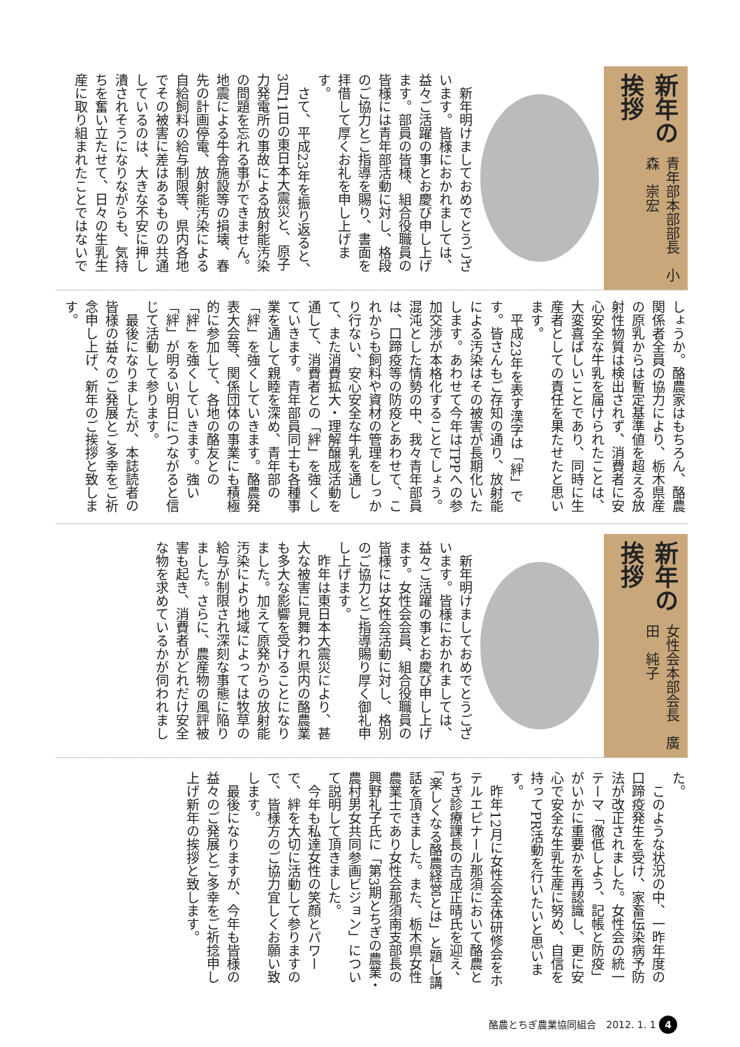新年の挨拶
青年部本部部長　小森　崇宏
新年明けましておめでとうございます。皆様におかれましては、益々ご活躍の事とお慶び申し上げます。部員の皆様、組合役職員の皆様には青年部活動に対し、格段のご協力とご指導を賜り、書面を拝借して厚くお礼を申し上げます。
さて、平成23年を振り返ると、3月11日の東日本大震災と、原子力発電所の事故による放射能汚染の問題を忘れる事ができません。地震による牛舎施設等の損壊、春先の計画停電、放射能汚染による自給飼料の給与制限等、県内各地でその被害に差はあるものの共通しているのは、大きな不安に押し潰されそうになりながらも、気持ちを奮い立たせて、日々の生乳生産に取り組まれたことではないで
しょうか。酪農家はもちろん、酪農関係者全員の協力により、栃木県産の原乳からは暫定基準値を超える放射性物質は検出されず、消費者に安心安全な牛乳を届けられたことは、大変喜ばしいことであり、同時に生産者としての責任を果たせたと思います。
平成23年を表す漢字は「絆」です。皆さんもご存知の通り、放射能による汚染はその被害が長期化いたします。あわせて今年はTPPへの参加交渉が本格化することでしょう。混沌とした情勢の中、我々青年部員は、口蹄疫等の防疫とあわせて、これからも飼料や資材の管理をしっかり行ない、安心安全な牛乳を通して、また消費拡大・理解醸成活動を通して、消費者との「絆」を強くしていきます。青年部員同士も各種事業を通して親睦を深め、青年部の「絆」を強くしていきます。酪農発表大会等、関係団体の事業にも積極的に参加して、各地の酪友との「絆」を強くしていきます。強い「絆」が明るい明日につながると信じて活動して参ります。
最後になりましたが、本誌読者の皆様の益々のご発展とご多幸をご祈念申し上げ、新年のご挨拶と致します。
新年の挨拶
女性会本部会長　廣田　純子
新年明けましておめでとうございます。皆様におかれましては、益々ご活躍の事とお慶び申し上げます。女性会会員、組合役職員の皆様には女性会活動に対し、格別のご協力とご指導賜り厚く御礼申し上げます。
昨年は東日本大震災により、甚大な被害に見舞われ県内の酪農業も多大な影響を受けることになりました。加えて原発からの放射能汚染により地域によっては牧草の給与が制限され深刻な事態に陥りました。さらに、農産物の風評被害も起き、消費者がどれだけ安全な物を求めているかが伺われまし
た。
このような状況の中、一昨年度の口蹄疫発生を受け、家畜伝染病予防法が改正されました。女性会の統一テーマ「徹低しよう、記帳と防疫」がいかに重要かを再認識し、更に安心で安全な生乳生産に努め、自信を持ってPR活動を行いたいと思います。
昨年12月に女性会全体研修会をホテルエピナール那須において酪農とちぎ診療課長の吉成正晴氏を迎え、「楽しくなる酪農経営とは」と題し講話を頂きました。また、栃木県女性農業士であり女性会那須南支部長の興野礼子氏に「第3期とちぎの農業・農村男女共同参画ビジョン」について説明して頂きました。
今年も私達女性の笑顔とパワーで、絆を大切に活動して参りますので、皆様方のご協力宜しくお願い致します。
最後になりますが、今年も皆様の益々のご発展とご多幸をご祈捻申し上げ新年の挨拶と致します。
酪農とちぎ農業協同組合　2012. 1. 1 4